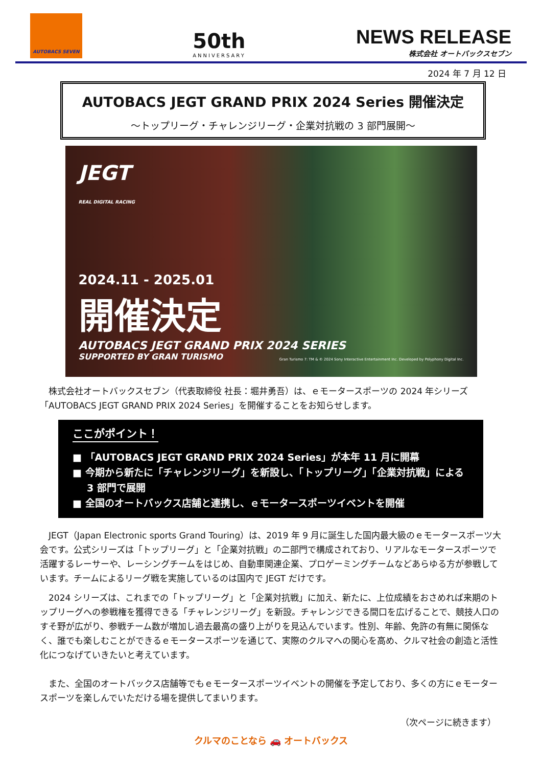AUTOBACS SEVEN
50th
ANNIVERSARY
NEWS RELEASE
株式会社 オートバックスセブン
2024 年 7 月 12 日
AUTOBACS JEGT GRAND PRIX 2024 Series 開催決定
～トップリーグ・チャレンジリーグ・企業対抗戦の 3 部門展開～
JEGT
REAL DIGITAL RACING
2024.11 - 2025.01
開催決定
AUTOBACS JEGT GRAND PRIX 2024 SERIES
SUPPORTED BY GRAN TURISMO Gran Turismo 7: TM & © 2024 Sony Interactive Entertainment Inc. Developed by Polyphony Digital Inc.
株式会社オートバックスセブン（代表取締役 社長：堀井勇吾）は、ｅモータースポーツの 2024 年シリーズ「AUTOBACS JEGT GRAND PRIX 2024 Series」を開催することをお知らせします。
ここがポイント！
■ 「AUTOBACS JEGT GRAND PRIX 2024 Series」が本年 11 月に開幕
■ 今期から新たに「チャレンジリーグ」を新設し、「トップリーグ」「企業対抗戦」による 3 部門で展開
■ 全国のオートバックス店舗と連携し、ｅモータースポーツイベントを開催
JEGT（Japan Electronic sports Grand Touring）は、2019 年 9 月に誕生した国内最大級のｅモータースポーツ大会です。公式シリーズは「トップリーグ」と「企業対抗戦」の二部門で構成されており、リアルなモータースポーツで活躍するレーサーや、レーシングチームをはじめ、自動車関連企業、プロゲーミングチームなどあらゆる方が参戦しています。チームによるリーグ戦を実施しているのは国内で JEGT だけです。
2024 シリーズは、これまでの「トップリーグ」と「企業対抗戦」に加え、新たに、上位成績をおさめれば来期のトップリーグへの参戦権を獲得できる「チャレンジリーグ」を新設。チャレンジできる間口を広げることで、競技人口のすそ野が広がり、参戦チーム数が増加し過去最高の盛り上がりを見込んでいます。性別、年齢、免許の有無に関係なく、誰でも楽しむことができるｅモータースポーツを通じて、実際のクルマへの関心を高め、クルマ社会の創造と活性化につなげていきたいと考えています。
また、全国のオートバックス店舗等でもｅモータースポーツイベントの開催を予定しており、多くの方にｅモータースポーツを楽しんでいただける場を提供してまいります。
（次ページに続きます）
クルマのことなら 🚗 オートバックス